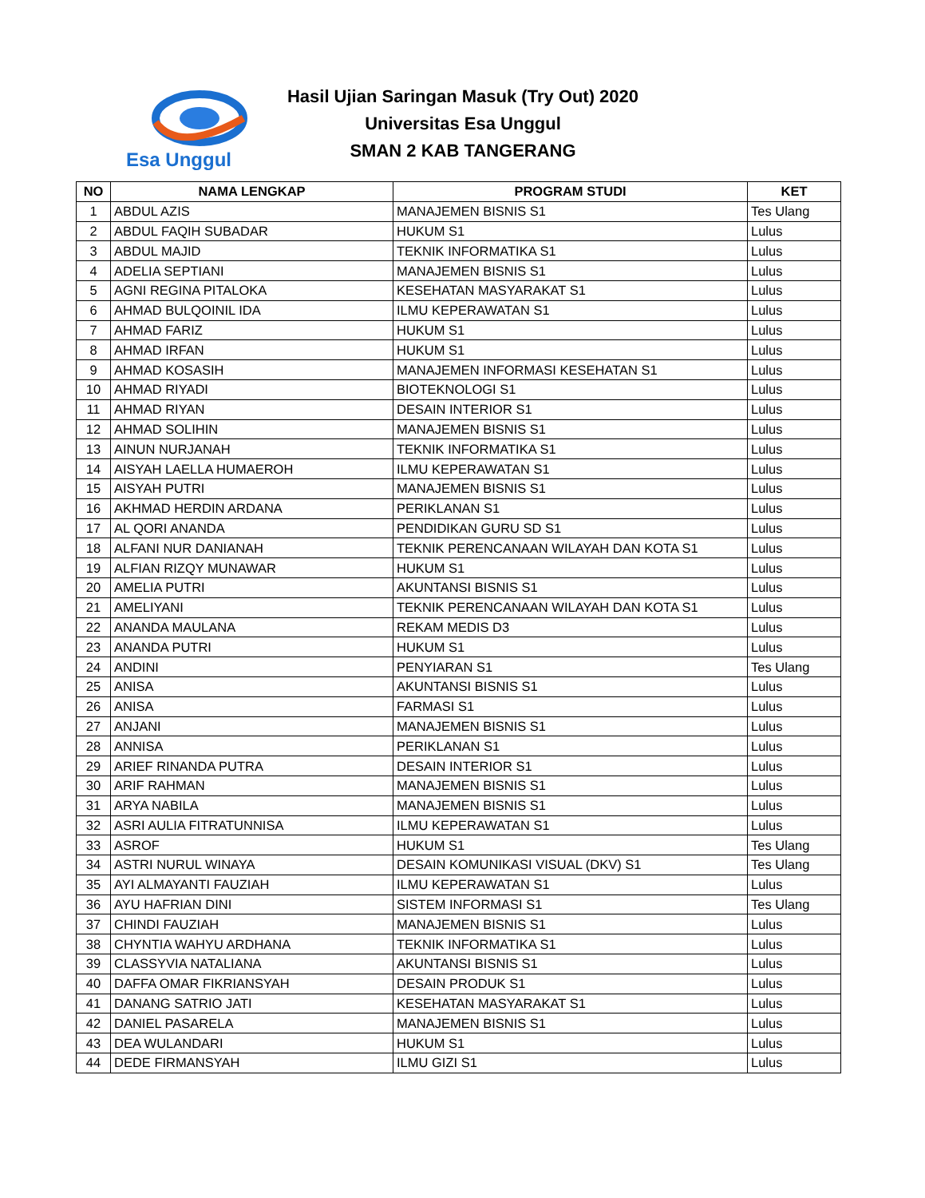Esa Unggul
Hasil Ujian Saringan Masuk (Try Out) 2020
Universitas Esa Unggul
SMAN 2 KAB TANGERANG
| NO | NAMA LENGKAP | PROGRAM STUDI | KET |
| --- | --- | --- | --- |
| 1 | ABDUL AZIS | MANAJEMEN BISNIS S1 | Tes Ulang |
| 2 | ABDUL FAQIH SUBADAR | HUKUM S1 | Lulus |
| 3 | ABDUL MAJID | TEKNIK INFORMATIKA S1 | Lulus |
| 4 | ADELIA SEPTIANI | MANAJEMEN BISNIS S1 | Lulus |
| 5 | AGNI REGINA PITALOKA | KESEHATAN MASYARAKAT S1 | Lulus |
| 6 | AHMAD BULQOINIL IDA | ILMU KEPERAWATAN S1 | Lulus |
| 7 | AHMAD FARIZ | HUKUM S1 | Lulus |
| 8 | AHMAD IRFAN | HUKUM S1 | Lulus |
| 9 | AHMAD KOSASIH | MANAJEMEN INFORMASI KESEHATAN S1 | Lulus |
| 10 | AHMAD RIYADI | BIOTEKNOLOGI S1 | Lulus |
| 11 | AHMAD RIYAN | DESAIN INTERIOR S1 | Lulus |
| 12 | AHMAD SOLIHIN | MANAJEMEN BISNIS S1 | Lulus |
| 13 | AINUN NURJANAH | TEKNIK INFORMATIKA S1 | Lulus |
| 14 | AISYAH LAELLA HUMAEROH | ILMU KEPERAWATAN S1 | Lulus |
| 15 | AISYAH PUTRI | MANAJEMEN BISNIS S1 | Lulus |
| 16 | AKHMAD HERDIN ARDANA | PERIKLANAN S1 | Lulus |
| 17 | AL QORI ANANDA | PENDIDIKAN GURU SD S1 | Lulus |
| 18 | ALFANI NUR DANIANAH | TEKNIK PERENCANAAN WILAYAH DAN KOTA S1 | Lulus |
| 19 | ALFIAN RIZQY MUNAWAR | HUKUM S1 | Lulus |
| 20 | AMELIA PUTRI | AKUNTANSI BISNIS S1 | Lulus |
| 21 | AMELIYANI | TEKNIK PERENCANAAN WILAYAH DAN KOTA S1 | Lulus |
| 22 | ANANDA MAULANA | REKAM MEDIS D3 | Lulus |
| 23 | ANANDA PUTRI | HUKUM S1 | Lulus |
| 24 | ANDINI | PENYIARAN S1 | Tes Ulang |
| 25 | ANISA | AKUNTANSI BISNIS S1 | Lulus |
| 26 | ANISA | FARMASI S1 | Lulus |
| 27 | ANJANI | MANAJEMEN BISNIS S1 | Lulus |
| 28 | ANNISA | PERIKLANAN S1 | Lulus |
| 29 | ARIEF RINANDA PUTRA | DESAIN INTERIOR S1 | Lulus |
| 30 | ARIF RAHMAN | MANAJEMEN BISNIS S1 | Lulus |
| 31 | ARYA NABILA | MANAJEMEN BISNIS S1 | Lulus |
| 32 | ASRI AULIA FITRATUNNISA | ILMU KEPERAWATAN S1 | Lulus |
| 33 | ASROF | HUKUM S1 | Tes Ulang |
| 34 | ASTRI NURUL WINAYA | DESAIN KOMUNIKASI VISUAL (DKV) S1 | Tes Ulang |
| 35 | AYI ALMAYANTI FAUZIAH | ILMU KEPERAWATAN S1 | Lulus |
| 36 | AYU HAFRIAN DINI | SISTEM INFORMASI S1 | Tes Ulang |
| 37 | CHINDI FAUZIAH | MANAJEMEN BISNIS S1 | Lulus |
| 38 | CHYNTIA WAHYU ARDHANA | TEKNIK INFORMATIKA S1 | Lulus |
| 39 | CLASSYVIA NATALIANA | AKUNTANSI BISNIS S1 | Lulus |
| 40 | DAFFA OMAR FIKRIANSYAH | DESAIN PRODUK S1 | Lulus |
| 41 | DANANG SATRIO JATI | KESEHATAN MASYARAKAT S1 | Lulus |
| 42 | DANIEL PASARELA | MANAJEMEN BISNIS S1 | Lulus |
| 43 | DEA WULANDARI | HUKUM S1 | Lulus |
| 44 | DEDE FIRMANSYAH | ILMU GIZI S1 | Lulus |